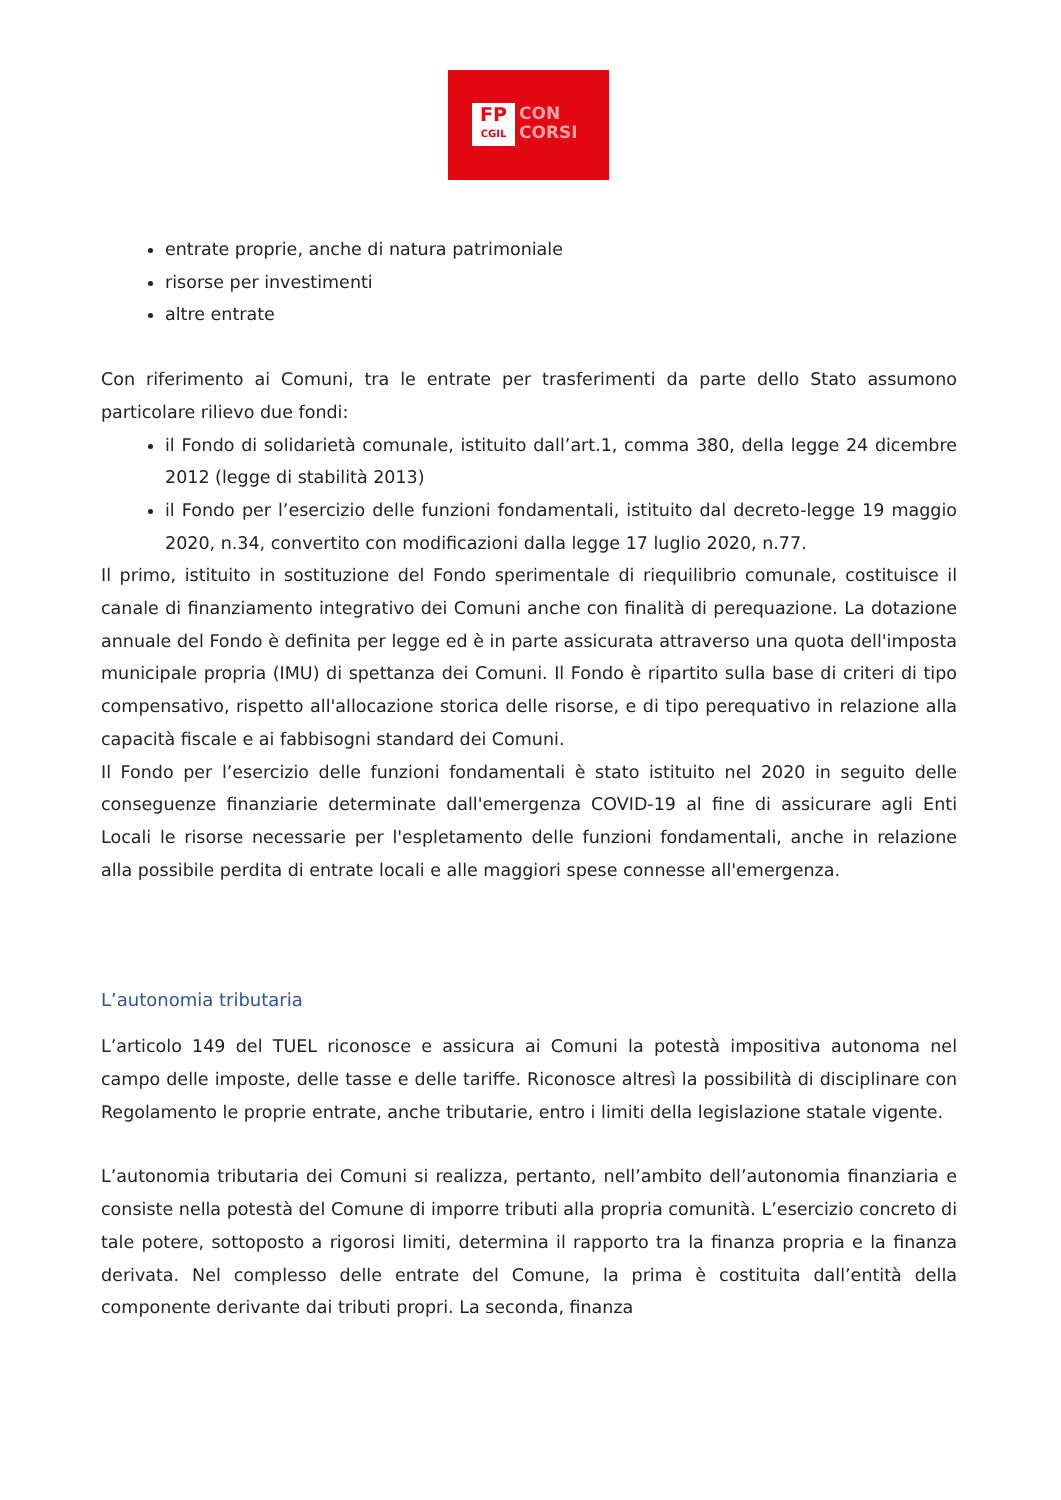FP
CGIL
CON
CORSI
entrate proprie, anche di natura patrimoniale
risorse per investimenti
altre entrate
Con riferimento ai Comuni, tra le entrate per trasferimenti da parte dello Stato assumono particolare rilievo due fondi:
il Fondo di solidarietà comunale, istituito dall’art.1, comma 380, della legge 24 dicembre 2012 (legge di stabilità 2013)
il Fondo per l’esercizio delle funzioni fondamentali, istituito dal decreto-legge 19 maggio 2020, n.34, convertito con modificazioni dalla legge 17 luglio 2020, n.77.
Il primo, istituito in sostituzione del Fondo sperimentale di riequilibrio comunale, costituisce il canale di finanziamento integrativo dei Comuni anche con finalità di perequazione. La dotazione annuale del Fondo è definita per legge ed è in parte assicurata attraverso una quota dell'imposta municipale propria (IMU) di spettanza dei Comuni. Il Fondo è ripartito sulla base di criteri di tipo compensativo, rispetto all'allocazione storica delle risorse, e di tipo perequativo in relazione alla capacità fiscale e ai fabbisogni standard dei Comuni.
Il Fondo per l’esercizio delle funzioni fondamentali è stato istituito nel 2020 in seguito delle conseguenze finanziarie determinate dall'emergenza COVID-19 al fine di assicurare agli Enti Locali le risorse necessarie per l'espletamento delle funzioni fondamentali, anche in relazione alla possibile perdita di entrate locali e alle maggiori spese connesse all'emergenza.
L’autonomia tributaria
L’articolo 149 del TUEL riconosce e assicura ai Comuni la potestà impositiva autonoma nel campo delle imposte, delle tasse e delle tariffe. Riconosce altresì la possibilità di disciplinare con Regolamento le proprie entrate, anche tributarie, entro i limiti della legislazione statale vigente.
L’autonomia tributaria dei Comuni si realizza, pertanto, nell’ambito dell’autonomia finanziaria e consiste nella potestà del Comune di imporre tributi alla propria comunità. L’esercizio concreto di tale potere, sottoposto a rigorosi limiti, determina il rapporto tra la finanza propria e la finanza derivata. Nel complesso delle entrate del Comune, la prima è costituita dall’entità della componente derivante dai tributi propri. La seconda, finanza